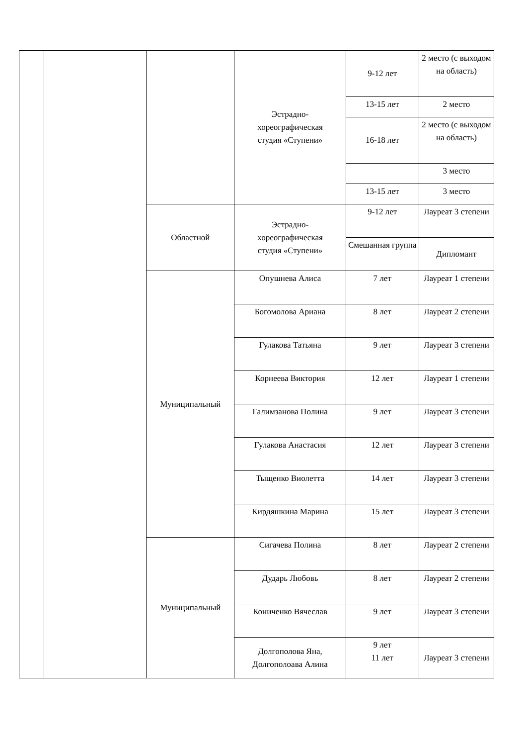| | | | Эстрадно- хореографическая студия «Ступени» | 9-12 лет | 2 место (с выходом на область) |
| | | | | 13-15 лет | 2 место |
| | | | | 16-18 лет | 2 место (с выходом на область) |
| | | | | | 3 место |
| | | | | 13-15 лет | 3 место |
| | | Областной | Эстрадно- хореографическая студия «Ступени» | 9-12 лет | Лауреат 3 степени |
| | | | | Смешанная группа | Дипломант |
| | | Муниципальный | Опушнева Алиса | 7 лет | Лауреат 1 степени |
| | | | Богомолова Ариана | 8 лет | Лауреат 2 степени |
| | | | Гулакова Татьяна | 9 лет | Лауреат 3 степени |
| | | | Корнеева Виктория | 12 лет | Лауреат 1 степени |
| | | | Галимзанова Полина | 9 лет | Лауреат 3 степени |
| | | | Гулакова Анастасия | 12 лет | Лауреат 3 степени |
| | | | Тыщенко Виолетта | 14 лет | Лауреат 3 степени |
| | | | Кирдяшкина Марина | 15 лет | Лауреат 3 степени |
| | | Муниципальный | Сигачева Полина | 8 лет | Лауреат 2 степени |
| | | | Дударь Любовь | 8 лет | Лауреат 2 степени |
| | | | Кониченко Вячеслав | 9 лет | Лауреат 3 степени |
| | | | Долгополова Яна, Долгополоава Алина | 9 лет 11 лет | Лауреат 3 степени |